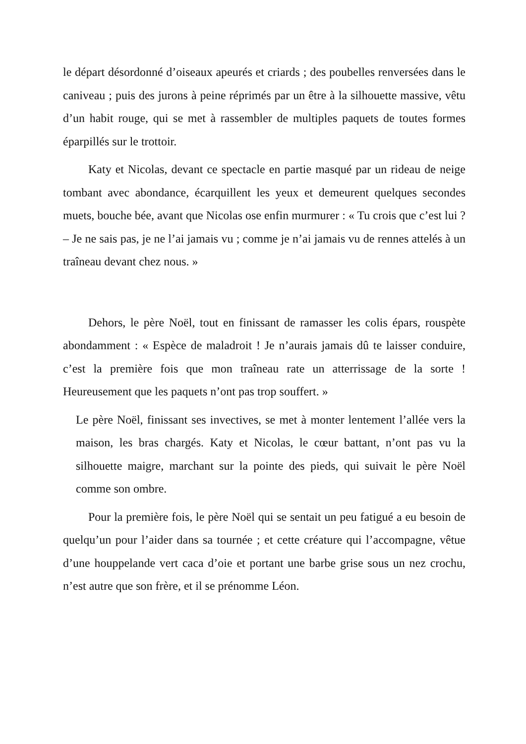le départ désordonné d’oiseaux apeurés et criards ; des poubelles renversées dans le caniveau ; puis des jurons à peine réprimés par un être à la silhouette massive, vêtu d’un habit rouge, qui se met à rassembler de multiples paquets de toutes formes éparpillés sur le trottoir.
Katy et Nicolas, devant ce spectacle en partie masqué par un rideau de neige tombant avec abondance, écarquillent les yeux et demeurent quelques secondes muets, bouche bée, avant que Nicolas ose enfin murmurer : « Tu crois que c’est lui ? – Je ne sais pas, je ne l’ai jamais vu ; comme je n’ai jamais vu de rennes attelés à un traîneau devant chez nous. »
Dehors, le père Noël, tout en finissant de ramasser les colis épars, rouspète abondamment : « Espèce de maladroit ! Je n’aurais jamais dû te laisser conduire, c’est la première fois que mon traîneau rate un atterrissage de la sorte ! Heureusement que les paquets n’ont pas trop souffert. »
Le père Noël, finissant ses invectives, se met à monter lentement l’allée vers la maison, les bras chargés. Katy et Nicolas, le cœur battant, n’ont pas vu la silhouette maigre, marchant sur la pointe des pieds, qui suivait le père Noël comme son ombre.
Pour la première fois, le père Noël qui se sentait un peu fatigué a eu besoin de quelqu’un pour l’aider dans sa tournée ; et cette créature qui l’accompagne, vêtue d’une houppelande vert caca d’oie et portant une barbe grise sous un nez crochu, n’est autre que son frère, et il se prénomme Léon.